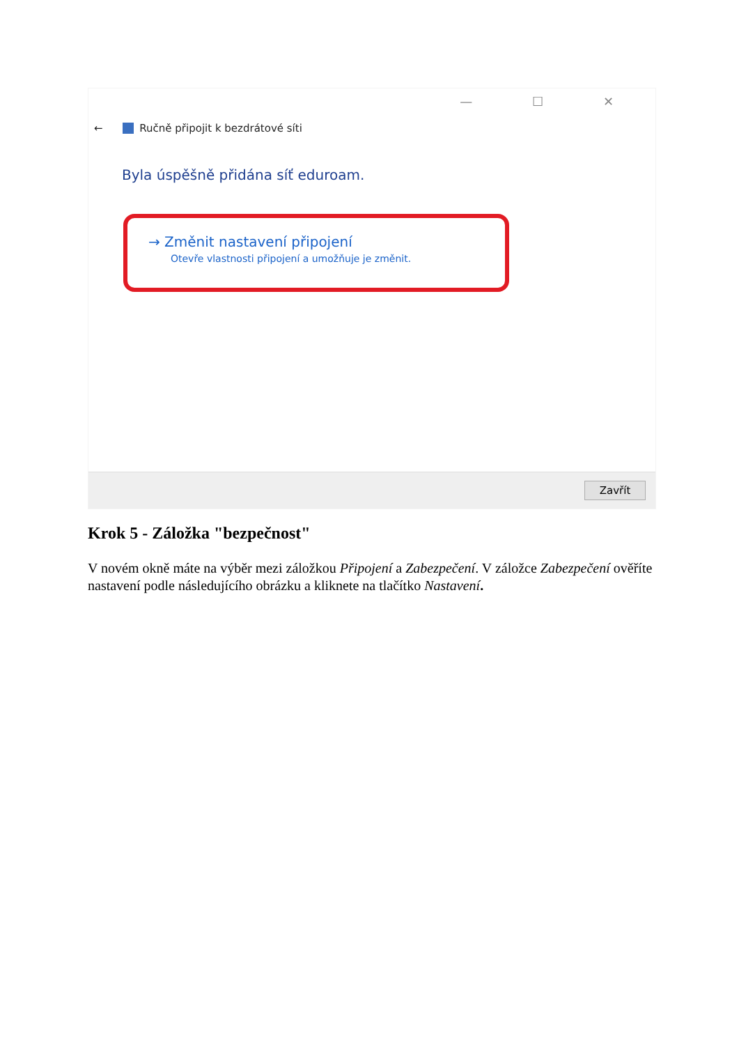— ☐ ✕
← Ručně připojit k bezdrátové síti
Byla úspěšně přidána síť eduroam.
→ Změnit nastavení připojení
Otevře vlastnosti připojení a umožňuje je změnit.
Zavřít
Krok 5 - Záložka "bezpečnost"
V novém okně máte na výběr mezi záložkou Připojení a Zabezpečení. V záložce Zabezpečení ověříte nastavení podle následujícího obrázku a kliknete na tlačítko Nastavení.